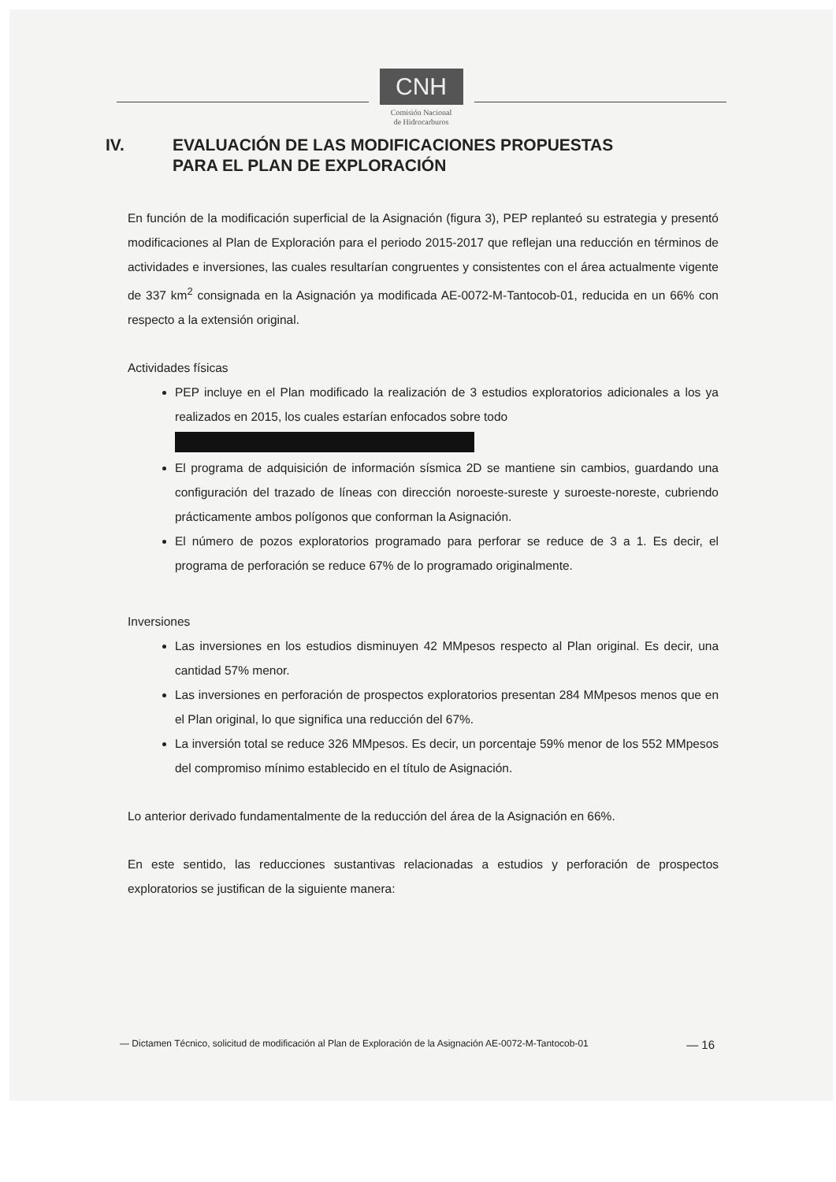CNH
Comisión Nacional
de Hidrocarburos
IV. EVALUACIÓN DE LAS MODIFICACIONES PROPUESTAS
PARA EL PLAN DE EXPLORACIÓN
En función de la modificación superficial de la Asignación (figura 3), PEP replanteó su estrategia y presentó modificaciones al Plan de Exploración para el periodo 2015-2017 que reflejan una reducción en términos de actividades e inversiones, las cuales resultarían congruentes y consistentes con el área actualmente vigente de 337 km<sup>2</sup> consignada en la Asignación ya modificada AE-0072-M-Tantocob-01, reducida en un 66% con respecto a la extensión original.
Actividades físicas
PEP incluye en el Plan modificado la realización de 3 estudios exploratorios adicionales a los ya realizados en 2015, los cuales estarían enfocados sobre todo
El programa de adquisición de información sísmica 2D se mantiene sin cambios, guardando una configuración del trazado de líneas con dirección noroeste-sureste y suroeste-noreste, cubriendo prácticamente ambos polígonos que conforman la Asignación.
El número de pozos exploratorios programado para perforar se reduce de 3 a 1. Es decir, el programa de perforación se reduce 67% de lo programado originalmente.
Inversiones
Las inversiones en los estudios disminuyen 42 MMpesos respecto al Plan original. Es decir, una cantidad 57% menor.
Las inversiones en perforación de prospectos exploratorios presentan 284 MMpesos menos que en el Plan original, lo que significa una reducción del 67%.
La inversión total se reduce 326 MMpesos. Es decir, un porcentaje 59% menor de los 552 MMpesos del compromiso mínimo establecido en el título de Asignación.
Lo anterior derivado fundamentalmente de la reducción del área de la Asignación en 66%.
En este sentido, las reducciones sustantivas relacionadas a estudios y perforación de prospectos exploratorios se justifican de la siguiente manera:
— Dictamen Técnico, solicitud de modificación al Plan de Exploración de la Asignación AE-0072-M-Tantocob-01 — 16